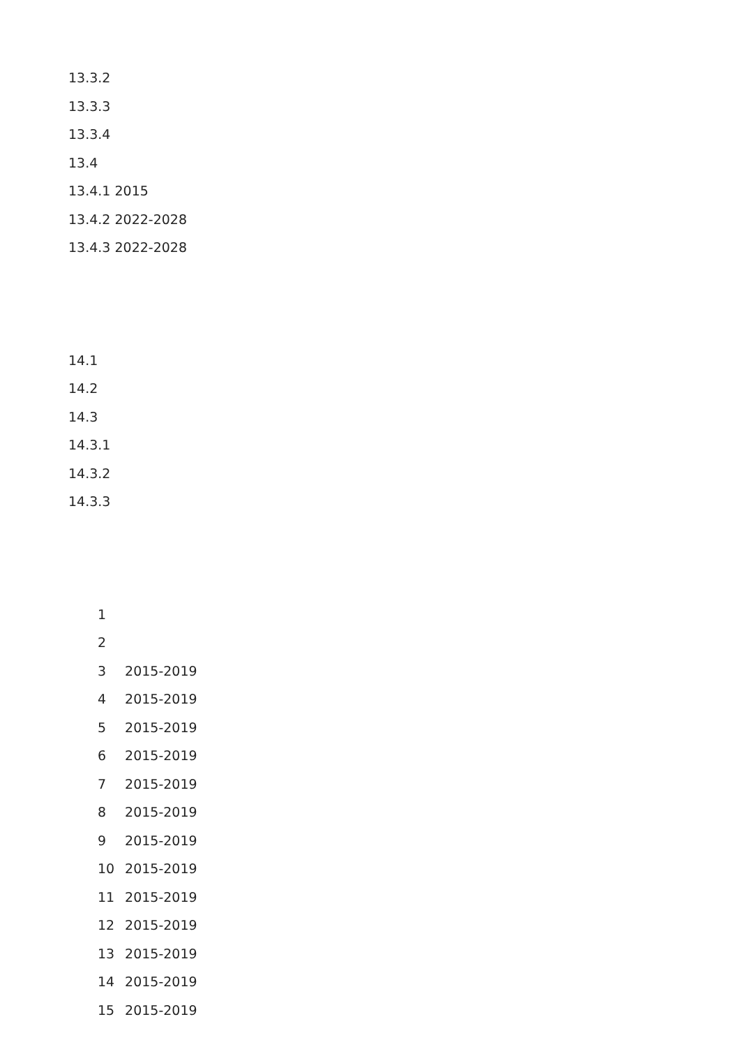13.3.2
13.3.3
13.3.4
13.4
13.4.1 2015
13.4.2 2022-2028
13.4.3 2022-2028
14.1
14.2
14.3
14.3.1
14.3.2
14.3.3
1
2
3 2015-2019
4 2015-2019
5 2015-2019
6 2015-2019
7 2015-2019
8 2015-2019
9 2015-2019
10 2015-2019
11 2015-2019
12 2015-2019
13 2015-2019
14 2015-2019
15 2015-2019